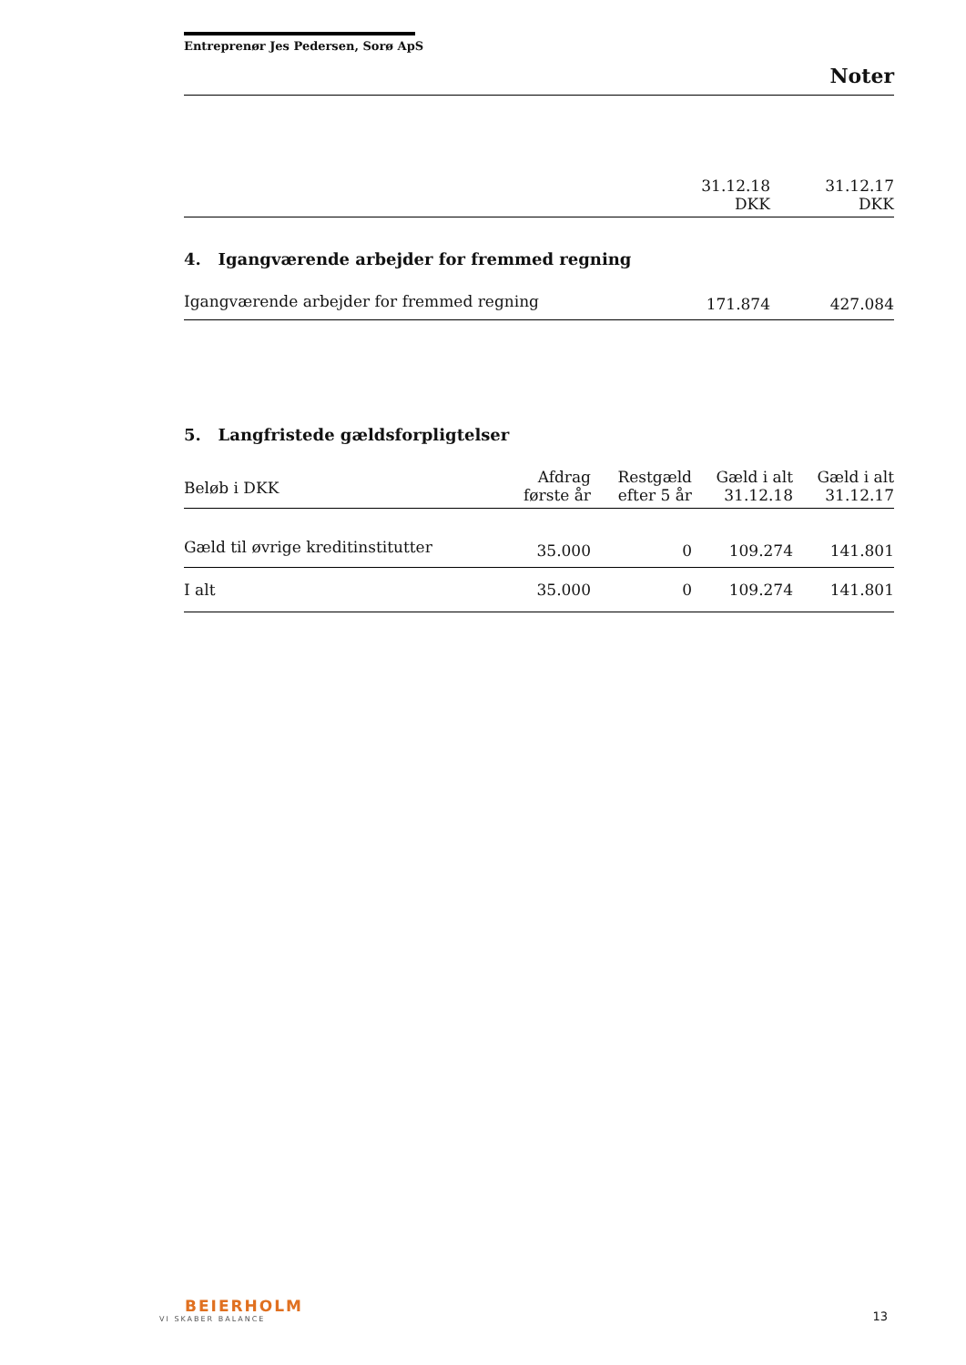Entreprenør Jes Pedersen, Sorø ApS
Noter
| | 31.12.18 DKK | 31.12.17 DKK |
4. Igangværende arbejder for fremmed regning
| Igangværende arbejder for fremmed regning | 171.874 | 427.084 |
5. Langfristede gældsforpligtelser
| Beløb i DKK | Afdrag første år | Restgæld efter 5 år | Gæld i alt 31.12.18 | Gæld i alt 31.12.17 |
| --- | --- | --- | --- | --- |
| Gæld til øvrige kreditinstitutter | 35.000 | 0 | 109.274 | 141.801 |
| I alt | 35.000 | 0 | 109.274 | 141.801 |
BEIERHOLM
VI SKABER BALANCE
13